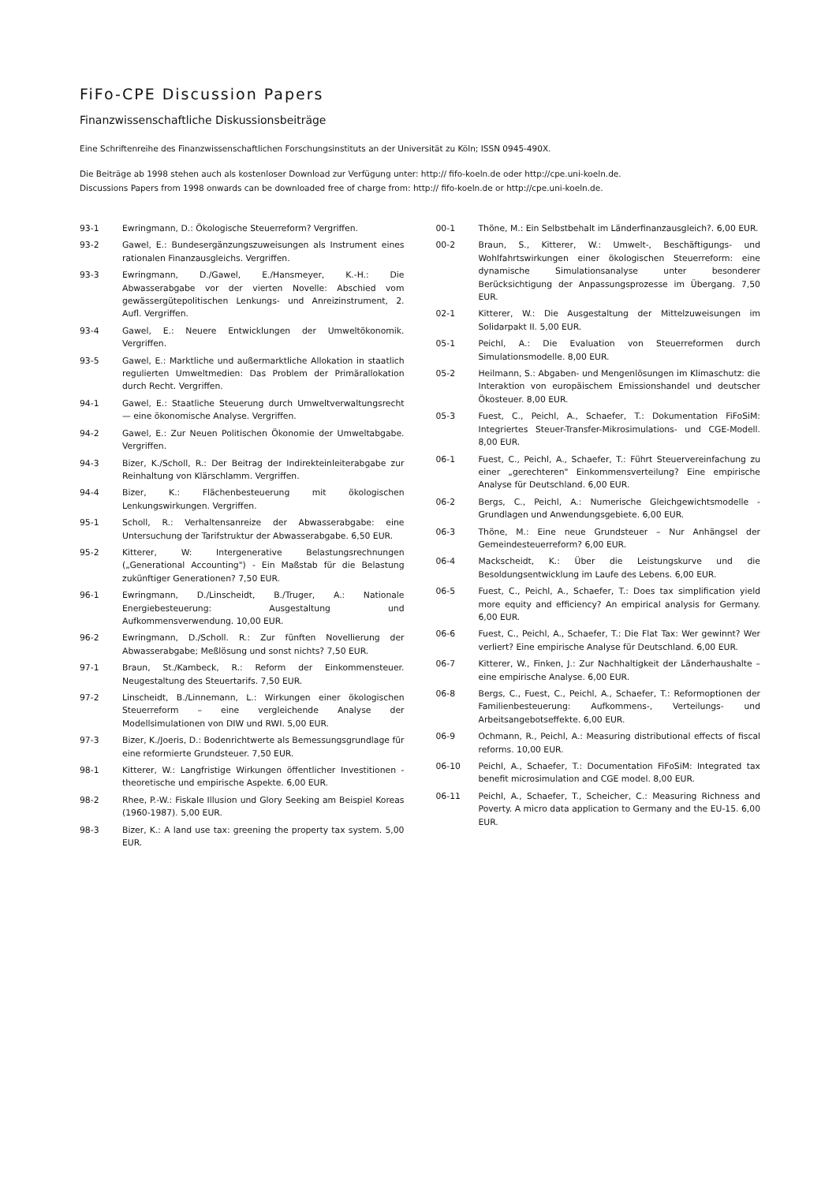FiFo-CPE Discussion Papers
Finanzwissenschaftliche Diskussionsbeiträge
Eine Schriftenreihe des Finanzwissenschaftlichen Forschungsinstituts an der Universität zu Köln; ISSN 0945-490X.
Die Beiträge ab 1998 stehen auch als kostenloser Download zur Verfügung unter: http:// fifo-koeln.de oder http://cpe.uni-koeln.de.
Discussions Papers from 1998 onwards can be downloaded free of charge from: http:// fifo-koeln.de or http://cpe.uni-koeln.de.
93-1 Ewringmann, D.: Ökologische Steuerreform? Vergriffen.
93-2 Gawel, E.: Bundesergänzungszuweisungen als Instrument eines rationalen Finanzausgleichs. Vergriffen.
93-3 Ewringmann, D./Gawel, E./Hansmeyer, K.-H.: Die Abwasserabgabe vor der vierten Novelle: Abschied vom gewässergütepolitischen Lenkungs- und Anreizinstrument, 2. Aufl. Vergriffen.
93-4 Gawel, E.: Neuere Entwicklungen der Umweltökonomik. Vergriffen.
93-5 Gawel, E.: Marktliche und außermarktliche Allokation in staatlich regulierten Umweltmedien: Das Problem der Primärallokation durch Recht. Vergriffen.
94-1 Gawel, E.: Staatliche Steuerung durch Umweltverwaltungsrecht — eine ökonomische Analyse. Vergriffen.
94-2 Gawel, E.: Zur Neuen Politischen Ökonomie der Umweltabgabe. Vergriffen.
94-3 Bizer, K./Scholl, R.: Der Beitrag der Indirekteinleiterabgabe zur Reinhaltung von Klärschlamm. Vergriffen.
94-4 Bizer, K.: Flächenbesteuerung mit ökologischen Lenkungswirkungen. Vergriffen.
95-1 Scholl, R.: Verhaltensanreize der Abwasserabgabe: eine Untersuchung der Tarifstruktur der Abwasserabgabe. 6,50 EUR.
95-2 Kitterer, W: Intergenerative Belastungsrechnungen („Generational Accounting") - Ein Maßstab für die Belastung zukünftiger Generationen? 7,50 EUR.
96-1 Ewringmann, D./Linscheidt, B./Truger, A.: Nationale Energiebesteuerung: Ausgestaltung und Aufkommensverwendung. 10,00 EUR.
96-2 Ewringmann, D./Scholl. R.: Zur fünften Novellierung der Abwasserabgabe; Meßlösung und sonst nichts? 7,50 EUR.
97-1 Braun, St./Kambeck, R.: Reform der Einkommensteuer. Neugestaltung des Steuertarifs. 7,50 EUR.
97-2 Linscheidt, B./Linnemann, L.: Wirkungen einer ökologischen Steuerreform – eine vergleichende Analyse der Modellsimulationen von DIW und RWI. 5,00 EUR.
97-3 Bizer, K./Joeris, D.: Bodenrichtwerte als Bemessungsgrundlage für eine reformierte Grundsteuer. 7,50 EUR.
98-1 Kitterer, W.: Langfristige Wirkungen öffentlicher Investitionen - theoretische und empirische Aspekte. 6,00 EUR.
98-2 Rhee, P.-W.: Fiskale Illusion und Glory Seeking am Beispiel Koreas (1960-1987). 5,00 EUR.
98-3 Bizer, K.: A land use tax: greening the property tax system. 5,00 EUR.
00-1 Thöne, M.: Ein Selbstbehalt im Länderfinanzausgleich?. 6,00 EUR.
00-2 Braun, S., Kitterer, W.: Umwelt-, Beschäftigungs- und Wohlfahrtswirkungen einer ökologischen Steuerreform: eine dynamische Simulationsanalyse unter besonderer Berücksichtigung der Anpassungsprozesse im Übergang. 7,50 EUR.
02-1 Kitterer, W.: Die Ausgestaltung der Mittelzuweisungen im Solidarpakt II. 5,00 EUR.
05-1 Peichl, A.: Die Evaluation von Steuerreformen durch Simulationsmodelle. 8,00 EUR.
05-2 Heilmann, S.: Abgaben- und Mengenlösungen im Klimaschutz: die Interaktion von europäischem Emissionshandel und deutscher Ökosteuer. 8,00 EUR.
05-3 Fuest, C., Peichl, A., Schaefer, T.: Dokumentation FiFoSiM: Integriertes Steuer-Transfer-Mikrosimulations- und CGE-Modell. 8,00 EUR.
06-1 Fuest, C., Peichl, A., Schaefer, T.: Führt Steuervereinfachung zu einer „gerechteren" Einkommensverteilung? Eine empirische Analyse für Deutschland. 6,00 EUR.
06-2 Bergs, C., Peichl, A.: Numerische Gleichgewichtsmodelle - Grundlagen und Anwendungsgebiete. 6,00 EUR.
06-3 Thöne, M.: Eine neue Grundsteuer – Nur Anhängsel der Gemeindesteuerreform? 6,00 EUR.
06-4 Mackscheidt, K.: Über die Leistungskurve und die Besoldungsentwicklung im Laufe des Lebens. 6,00 EUR.
06-5 Fuest, C., Peichl, A., Schaefer, T.: Does tax simplification yield more equity and efficiency? An empirical analysis for Germany. 6,00 EUR.
06-6 Fuest, C., Peichl, A., Schaefer, T.: Die Flat Tax: Wer gewinnt? Wer verliert? Eine empirische Analyse für Deutschland. 6,00 EUR.
06-7 Kitterer, W., Finken, J.: Zur Nachhaltigkeit der Länderhaushalte – eine empirische Analyse. 6,00 EUR.
06-8 Bergs, C., Fuest, C., Peichl, A., Schaefer, T.: Reformoptionen der Familienbesteuerung: Aufkommens-, Verteilungs- und Arbeitsangebotseffekte. 6,00 EUR.
06-9 Ochmann, R., Peichl, A.: Measuring distributional effects of fiscal reforms. 10,00 EUR.
06-10 Peichl, A., Schaefer, T.: Documentation FiFoSiM: Integrated tax benefit microsimulation and CGE model. 8,00 EUR.
06-11 Peichl, A., Schaefer, T., Scheicher, C.: Measuring Richness and Poverty. A micro data application to Germany and the EU-15. 6,00 EUR.